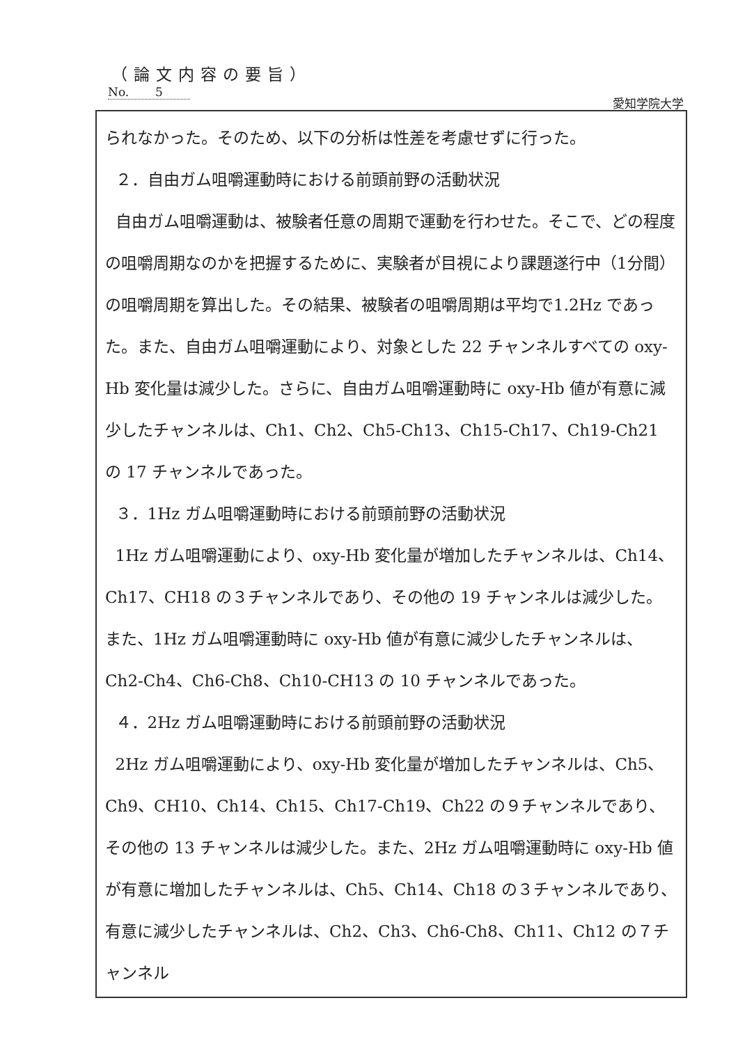（論文内容の要旨）
No. 5
愛知学院大学
られなかった。そのため、以下の分析は性差を考慮せずに行った。
２．自由ガム咀嚼運動時における前頭前野の活動状況
自由ガム咀嚼運動は、被験者任意の周期で運動を行わせた。そこで、どの程度の咀嚼周期なのかを把握するために、実験者が目視により課題遂行中（1分間）の咀嚼周期を算出した。その結果、被験者の咀嚼周期は平均で1.2Hz であった。また、自由ガム咀嚼運動により、対象とした 22 チャンネルすべての oxy-Hb 変化量は減少した。さらに、自由ガム咀嚼運動時に oxy-Hb 値が有意に減少したチャンネルは、Ch1、Ch2、Ch5-Ch13、Ch15-Ch17、Ch19-Ch21 の 17 チャンネルであった。
３．1Hz ガム咀嚼運動時における前頭前野の活動状況
1Hz ガム咀嚼運動により、oxy-Hb 変化量が増加したチャンネルは、Ch14、Ch17、CH18 の３チャンネルであり、その他の 19 チャンネルは減少した。また、1Hz ガム咀嚼運動時に oxy-Hb 値が有意に減少したチャンネルは、Ch2-Ch4、Ch6-Ch8、Ch10-CH13 の 10 チャンネルであった。
４．2Hz ガム咀嚼運動時における前頭前野の活動状況
2Hz ガム咀嚼運動により、oxy-Hb 変化量が増加したチャンネルは、Ch5、Ch9、CH10、Ch14、Ch15、Ch17-Ch19、Ch22 の９チャンネルであり、その他の 13 チャンネルは減少した。また、2Hz ガム咀嚼運動時に oxy-Hb 値が有意に増加したチャンネルは、Ch5、Ch14、Ch18 の３チャンネルであり、有意に減少したチャンネルは、Ch2、Ch3、Ch6-Ch8、Ch11、Ch12 の７チャンネル